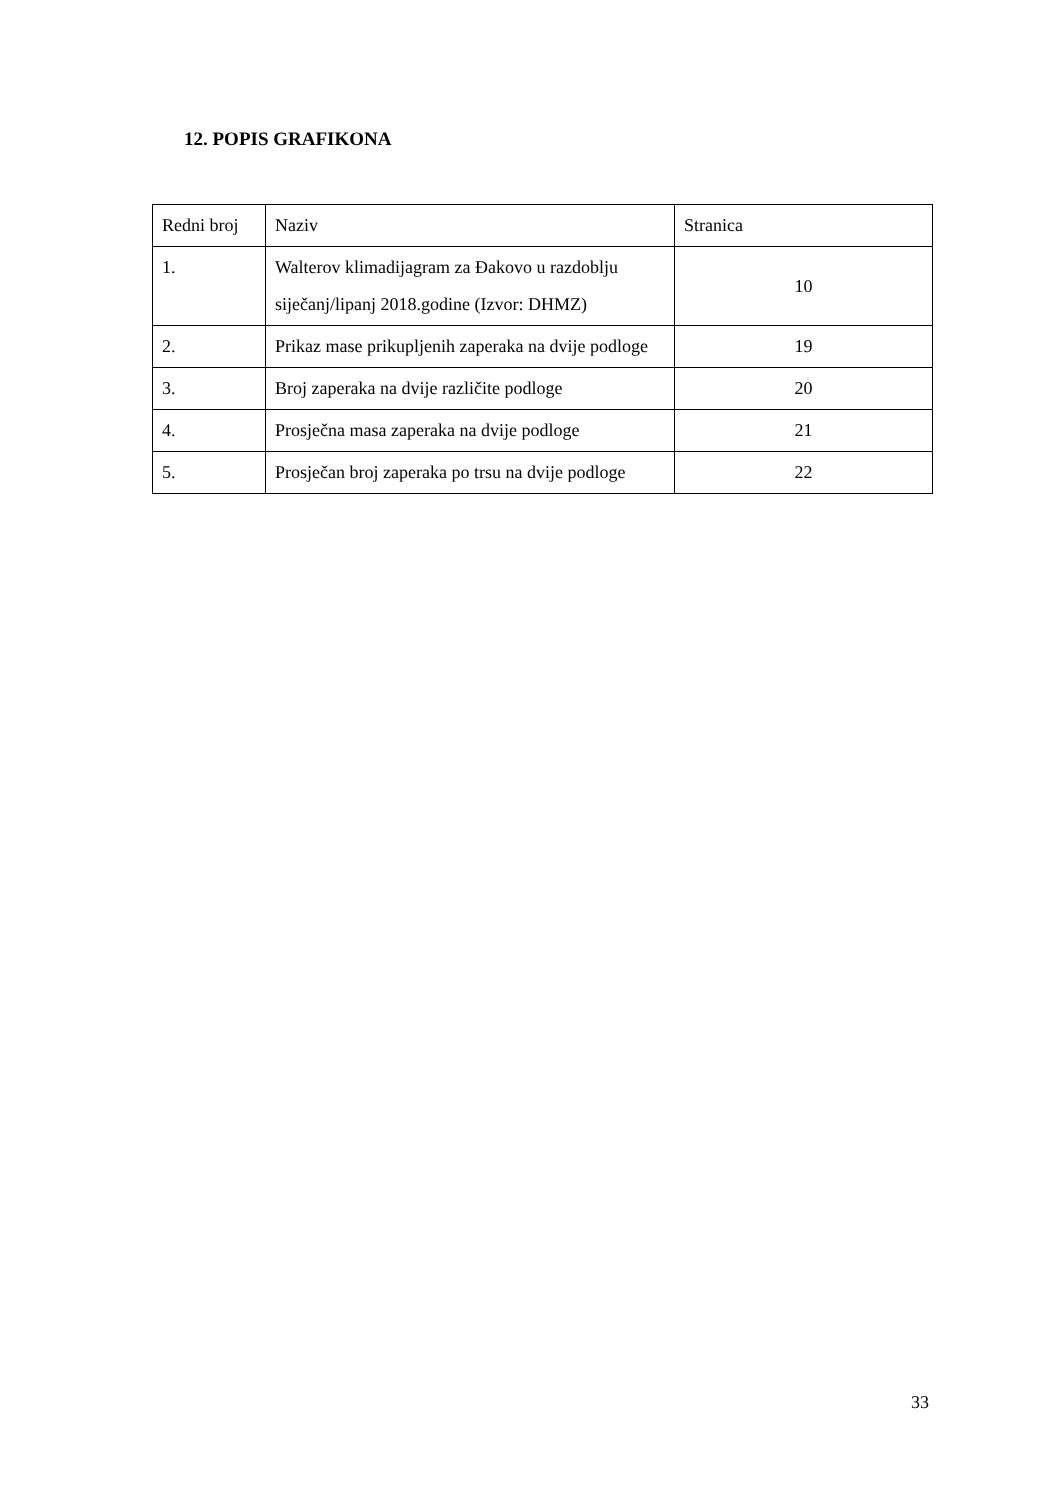12. POPIS GRAFIKONA
| Redni broj | Naziv | Stranica |
| --- | --- | --- |
| 1. | Walterov klimadijagram za Đakovo u razdoblju siječanj/lipanj 2018.godine (Izvor: DHMZ) | 10 |
| 2. | Prikaz mase prikupljenih zaperaka na dvije podloge | 19 |
| 3. | Broj zaperaka na dvije različite podloge | 20 |
| 4. | Prosječna masa zaperaka na dvije podloge | 21 |
| 5. | Prosječan broj zaperaka po trsu na dvije podloge | 22 |
33